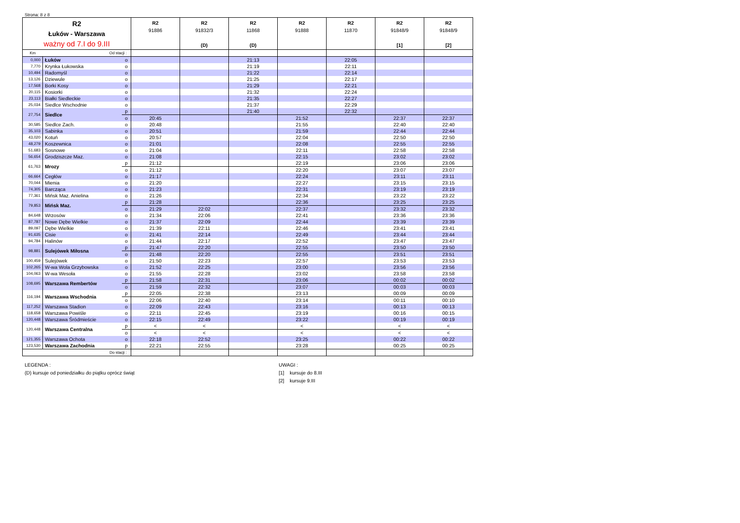Strona: 8 z 8
| R2 Łuków - Warszawa ważny od 7.I do 9.III | | | R2 91886 | R2 91832/3 (D) | R2 11868 (D) | R2 91888 | R2 11870 | R2 91848/9 [1] | R2 91848/9 [2] |
| --- | --- | --- | --- | --- | --- | --- | --- | --- | --- |
| Km | Od stacji : | | | | | | | | |
| 0,000 | Łuków | o | | | 21:13 | | 22:05 | | |
| 7,770 | Krynka Łukowska | o | | | 21:19 | | 22:11 | | |
| 10,494 | Radomyśl | o | | | 21:22 | | 22:14 | | |
| 13,126 | Dziewule | o | | | 21:25 | | 22:17 | | |
| 17,568 | Borki Kosy | o | | | 21:29 | | 22:21 | | |
| 20,115 | Kosiorki | o | | | 21:32 | | 22:24 | | |
| 23,113 | Białki Siedleckie | o | | | 21:35 | | 22:27 | | |
| 25,034 | Siedlce Wschodnie | o | | | 21:37 | | 22:29 | | |
| 27,754 | Siedlce | p | | | 21:40 | | 22:32 | | |
| | | o | 20:45 | | | 21:52 | | 22:37 | 22:37 |
| 30,585 | Siedlce Zach. | o | 20:48 | | | 21:55 | | 22:40 | 22:40 |
| 35,103 | Sabinka | o | 20:51 | | | 21:59 | | 22:44 | 22:44 |
| 43,020 | Kotuń | o | 20:57 | | | 22:04 | | 22:50 | 22:50 |
| 48,279 | Koszewnica | o | 21:01 | | | 22:08 | | 22:55 | 22:55 |
| 51,683 | Sosnowe | o | 21:04 | | | 22:11 | | 22:58 | 22:58 |
| 56,654 | Grodziszcze Maz. | o | 21:08 | | | 22:15 | | 23:02 | 23:02 |
| 61,763 | Mrozy | p | 21:12 | | | 22:19 | | 23:06 | 23:06 |
| | | o | 21:12 | | | 22:20 | | 23:07 | 23:07 |
| 66,664 | Cegłów | o | 21:17 | | | 22:24 | | 23:11 | 23:11 |
| 70,044 | Mienia | o | 21:20 | | | 22:27 | | 23:15 | 23:15 |
| 74,305 | Barcząca | o | 21:23 | | | 22:31 | | 23:19 | 23:19 |
| 77,361 | Mińsk Maz. Anielina | o | 21:26 | | | 22:34 | | 23:22 | 23:22 |
| 79,853 | Mińsk Maz. | p | 21:28 | | | 22:36 | | 23:25 | 23:25 |
| | | o | 21:29 | 22:02 | | 22:37 | | 23:32 | 23:32 |
| 84,648 | Wrzosów | o | 21:34 | 22:06 | | 22:41 | | 23:36 | 23:36 |
| 87,787 | Nowe Dębe Wielkie | o | 21:37 | 22:09 | | 22:44 | | 23:39 | 23:39 |
| 89,097 | Dębe Wielkie | o | 21:39 | 22:11 | | 22:46 | | 23:41 | 23:41 |
| 91,635 | Cisie | o | 21:41 | 22:14 | | 22:49 | | 23:44 | 23:44 |
| 94,784 | Halinów | o | 21:44 | 22:17 | | 22:52 | | 23:47 | 23:47 |
| 98,881 | Sulejówek Miłosna | p | 21:47 | 22:20 | | 22:55 | | 23:50 | 23:50 |
| | | o | 21:48 | 22:20 | | 22:55 | | 23:51 | 23:51 |
| 100,459 | Sulejówek | o | 21:50 | 22:23 | | 22:57 | | 23:53 | 23:53 |
| 102,265 | W-wa Wola Grzybowska | o | 21:52 | 22:25 | | 23:00 | | 23:56 | 23:56 |
| 104,063 | W-wa Wesoła | o | 21:55 | 22:28 | | 23:02 | | 23:58 | 23:58 |
| 108,695 | Warszawa Rembertów | p | 21:58 | 22:31 | | 23:06 | | 00:02 | 00:02 |
| | | o | 21:59 | 22:32 | | 23:07 | | 00:03 | 00:03 |
| 116,194 | Warszawa Wschodnia | p | 22:05 | 22:38 | | 23:13 | | 00:09 | 00:09 |
| | | o | 22:06 | 22:40 | | 23:14 | | 00:11 | 00:10 |
| 117,252 | Warszawa Stadion | o | 22:09 | 22:43 | | 23:16 | | 00:13 | 00:13 |
| 118,658 | Warszawa Powiśle | o | 22:11 | 22:45 | | 23:19 | | 00:16 | 00:15 |
| 120,448 | Warszawa Śródmieście | o | 22:15 | 22:49 | | 23:22 | | 00:19 | 00:19 |
| 120,448 | Warszawa Centralna | p | < | < | | < | | < | < |
| | | o | < | < | | < | | < | < |
| 121,355 | Warszawa Ochota | o | 22:18 | 22:52 | | 23:25 | | 00:22 | 00:22 |
| 123,530 | Warszawa Zachodnia | p | 22:21 | 22:55 | | 23:28 | | 00:25 | 00:25 |
| | Do stacji : | | | | | | | | |
LEGENDA :
(D) kursuje od poniedziałku do piątku oprócz świąt
UWAGI :
[1] kursuje do 8.III
[2] kursuje 9.III